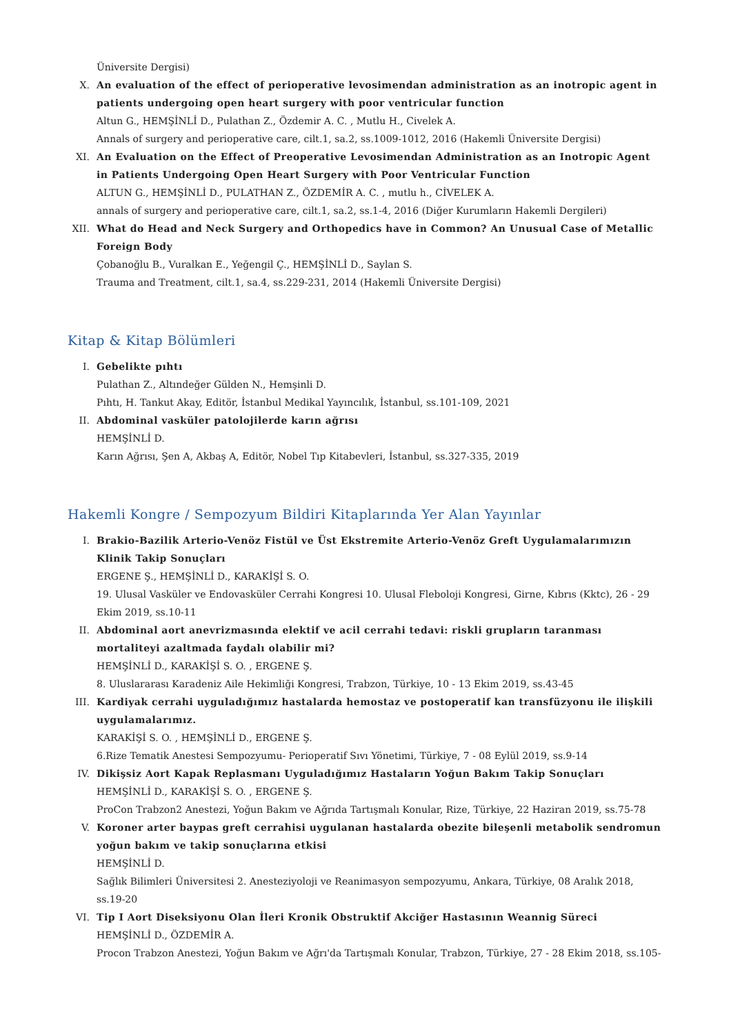Üniversite Dergisi)
X. An evaluation of the effect of perioperative levosimendan administration as an inotropic agent in patients undergoing open heart surgery with poor ventricular function
Altun G., HEMŞİNLİ D., Pulathan Z., Özdemir A. C. , Mutlu H., Civelek A.
Annals of surgery and perioperative care, cilt.1, sa.2, ss.1009-1012, 2016 (Hakemli Üniversite Dergisi)
XI. An Evaluation on the Effect of Preoperative Levosimendan Administration as an Inotropic Agent in Patients Undergoing Open Heart Surgery with Poor Ventricular Function
ALTUN G., HEMŞİNLİ D., PULATHAN Z., ÖZDEMİR A. C. , mutlu h., CİVELEK A.
annals of surgery and perioperative care, cilt.1, sa.2, ss.1-4, 2016 (Diğer Kurumların Hakemli Dergileri)
XII. What do Head and Neck Surgery and Orthopedics have in Common? An Unusual Case of Metallic Foreign Body
Çobanoğlu B., Vuralkan E., Yeğengil Ç., HEMŞİNLİ D., Saylan S.
Trauma and Treatment, cilt.1, sa.4, ss.229-231, 2014 (Hakemli Üniversite Dergisi)
Kitap & Kitap Bölümleri
I. Gebelikte pıhtı
Pulathan Z., Altındeğer Gülden N., Hemşinli D.
Pıhtı, H. Tankut Akay, Editör, İstanbul Medikal Yayıncılık, İstanbul, ss.101-109, 2021
II. Abdominal vasküler patolojilerde karın ağrısı
HEMŞİNLİ D.
Karın Ağrısı, Şen A, Akbaş A, Editör, Nobel Tıp Kitabevleri, İstanbul, ss.327-335, 2019
Hakemli Kongre / Sempozyum Bildiri Kitaplarında Yer Alan Yayınlar
I. Brakio-Bazilik Arterio-Venöz Fistül ve Üst Ekstremite Arterio-Venöz Greft Uygulamalarımızın Klinik Takip Sonuçları
ERGENE Ş., HEMŞİNLİ D., KARAKİŞİ S. O.
19. Ulusal Vasküler ve Endovasküler Cerrahi Kongresi 10. Ulusal Fleboloji Kongresi, Girne, Kıbrıs (Kktc), 26 - 29 Ekim 2019, ss.10-11
II. Abdominal aort anevrizmasında elektif ve acil cerrahi tedavi: riskli grupların taranması mortaliteyi azaltmada faydalı olabilir mi?
HEMŞİNLİ D., KARAKİŞİ S. O. , ERGENE Ş.
8. Uluslararası Karadeniz Aile Hekimliği Kongresi, Trabzon, Türkiye, 10 - 13 Ekim 2019, ss.43-45
III. Kardiyak cerrahi uyguladığımız hastalarda hemostaz ve postoperatif kan transfüzyonu ile ilişkili uygulamalarımız.
KARAKİŞİ S. O. , HEMŞİNLİ D., ERGENE Ş.
6.Rize Tematik Anestesi Sempozyumu- Perioperatif Sıvı Yönetimi, Türkiye, 7 - 08 Eylül 2019, ss.9-14
IV. Dikişsiz Aort Kapak Replasmanı Uyguladığımız Hastaların Yoğun Bakım Takip Sonuçları
HEMŞİNLİ D., KARAKİŞİ S. O. , ERGENE Ş.
ProCon Trabzon2 Anestezi, Yoğun Bakım ve Ağrıda Tartışmalı Konular, Rize, Türkiye, 22 Haziran 2019, ss.75-78
V. Koroner arter baypas greft cerrahisi uygulanan hastalarda obezite bileşenli metabolik sendromun yoğun bakım ve takip sonuçlarına etkisi
HEMŞİNLİ D.
Sağlık Bilimleri Üniversitesi 2. Anesteziyoloji ve Reanimasyon sempozyumu, Ankara, Türkiye, 08 Aralık 2018, ss.19-20
VI. Tip I Aort Diseksiyonu Olan İleri Kronik Obstruktif Akciğer Hastasının Weannig Süreci
HEMŞİNLİ D., ÖZDEMİR A.
Procon Trabzon Anestezi, Yoğun Bakım ve Ağrı'da Tartışmalı Konular, Trabzon, Türkiye, 27 - 28 Ekim 2018, ss.105-